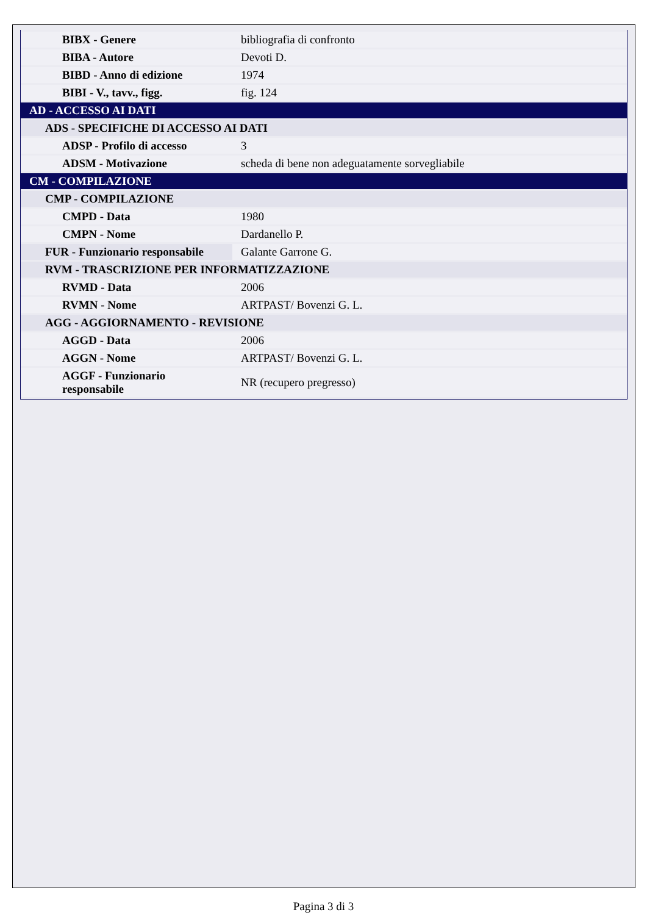| BIBX - Genere | bibliografia di confronto |
| BIBA - Autore | Devoti D. |
| BIBD - Anno di edizione | 1974 |
| BIBI - V., tavv., figg. | fig. 124 |
| AD - ACCESSO AI DATI | |
| ADS - SPECIFICHE DI ACCESSO AI DATI | |
| ADSP - Profilo di accesso | 3 |
| ADSM - Motivazione | scheda di bene non adeguatamente sorvegliabile |
| CM - COMPILAZIONE | |
| CMP - COMPILAZIONE | |
| CMPD - Data | 1980 |
| CMPN - Nome | Dardanello P. |
| FUR - Funzionario responsabile | Galante Garrone G. |
| RVM - TRASCRIZIONE PER INFORMATIZZAZIONE | |
| RVMD - Data | 2006 |
| RVMN - Nome | ARTPAST/ Bovenzi G. L. |
| AGG - AGGIORNAMENTO - REVISIONE | |
| AGGD - Data | 2006 |
| AGGN - Nome | ARTPAST/ Bovenzi G. L. |
| AGGF - Funzionario responsabile | NR (recupero pregresso) |
Pagina 3 di 3